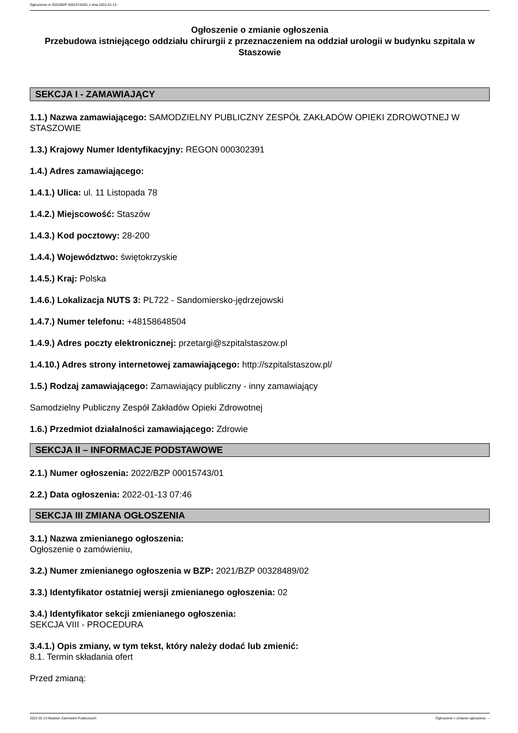Ogłoszenie nr 2022/BZP 00015743/01 z dnia 2022-01-13
Ogłoszenie o zmianie ogłoszenia
Przebudowa istniejącego oddziału chirurgii z przeznaczeniem na oddział urologii w budynku szpitala w Staszowie
SEKCJA I - ZAMAWIAJĄCY
1.1.) Nazwa zamawiającego: SAMODZIELNY PUBLICZNY ZESPÓŁ ZAKŁADÓW OPIEKI ZDROWOTNEJ W STASZOWIE
1.3.) Krajowy Numer Identyfikacyjny: REGON 000302391
1.4.) Adres zamawiającego:
1.4.1.) Ulica: ul. 11 Listopada 78
1.4.2.) Miejscowość: Staszów
1.4.3.) Kod pocztowy: 28-200
1.4.4.) Województwo: świętokrzyskie
1.4.5.) Kraj: Polska
1.4.6.) Lokalizacja NUTS 3: PL722 - Sandomiersko-jędrzejowski
1.4.7.) Numer telefonu: +48158648504
1.4.9.) Adres poczty elektronicznej: przetargi@szpitalstaszow.pl
1.4.10.) Adres strony internetowej zamawiającego: http://szpitalstaszow.pl/
1.5.) Rodzaj zamawiającego: Zamawiający publiczny - inny zamawiający
Samodzielny Publiczny Zespół Zakładów Opieki Zdrowotnej
1.6.) Przedmiot działalności zamawiającego: Zdrowie
SEKCJA II – INFORMACJE PODSTAWOWE
2.1.) Numer ogłoszenia: 2022/BZP 00015743/01
2.2.) Data ogłoszenia: 2022-01-13 07:46
SEKCJA III ZMIANA OGŁOSZENIA
3.1.) Nazwa zmienianego ogłoszenia:
Ogłoszenie o zamówieniu,
3.2.) Numer zmienianego ogłoszenia w BZP: 2021/BZP 00328489/02
3.3.) Identyfikator ostatniej wersji zmienianego ogłoszenia: 02
3.4.) Identyfikator sekcji zmienianego ogłoszenia:
SEKCJA VIII - PROCEDURA
3.4.1.) Opis zmiany, w tym tekst, który należy dodać lub zmienić:
8.1. Termin składania ofert
Przed zmianą:
2022-01-13 Biuletyn Zamówień Publicznych Ogłoszenie o zmianie ogłoszenia - -